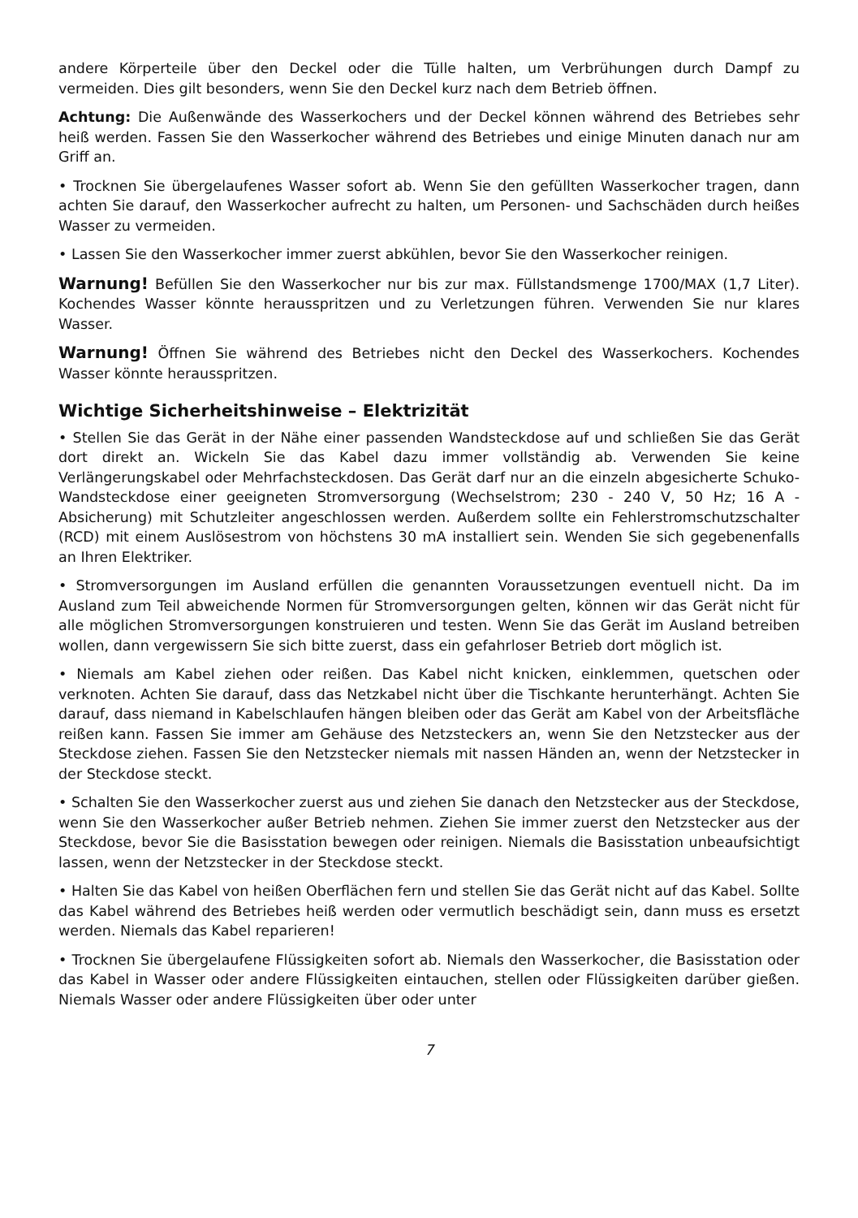andere Körperteile über den Deckel oder die Tülle halten, um Verbrühungen durch Dampf zu vermeiden. Dies gilt besonders, wenn Sie den Deckel kurz nach dem Betrieb öffnen.
Achtung: Die Außenwände des Wasserkochers und der Deckel können während des Betriebes sehr heiß werden. Fassen Sie den Wasserkocher während des Betriebes und einige Minuten danach nur am Griff an.
• Trocknen Sie übergelaufenes Wasser sofort ab. Wenn Sie den gefüllten Wasserkocher tragen, dann achten Sie darauf, den Wasserkocher aufrecht zu halten, um Personen- und Sachschäden durch heißes Wasser zu vermeiden.
• Lassen Sie den Wasserkocher immer zuerst abkühlen, bevor Sie den Wasserkocher reinigen.
Warnung! Befüllen Sie den Wasserkocher nur bis zur max. Füllstandsmenge 1700/MAX (1,7 Liter). Kochendes Wasser könnte heraus­spritzen und zu Verletzungen führen. Verwenden Sie nur klares Wasser.
Warnung! Öffnen Sie während des Betriebes nicht den Deckel des Wasserkochers. Kochendes Wasser könnte herausspritzen.
Wichtige Sicherheitshinweise – Elektrizität
• Stellen Sie das Gerät in der Nähe einer passenden Wandsteckdose auf und schließen Sie das Gerät dort direkt an. Wickeln Sie das Kabel dazu immer vollständig ab. Verwenden Sie keine Verlängerungskabel oder Mehrfachsteckdosen. Das Gerät darf nur an die einzeln abgesicherte Schuko-Wandsteckdose einer geeigneten Stromversorgung (Wechselstrom; 230 - 240 V, 50 Hz; 16 A - Absicherung) mit Schutzleiter angeschlossen werden. Außerdem sollte ein Fehlerstromschutzschalter (RCD) mit einem Auslösestrom von höchstens 30 mA installiert sein. Wenden Sie sich gegebenenfalls an Ihren Elektriker.
• Stromversorgungen im Ausland erfüllen die genannten Voraussetzungen eventuell nicht. Da im Ausland zum Teil abweichende Normen für Stromversorgungen gelten, können wir das Gerät nicht für alle möglichen Stromversorgungen konstruieren und testen. Wenn Sie das Gerät im Ausland betreiben wollen, dann vergewissern Sie sich bitte zuerst, dass ein gefahrloser Betrieb dort möglich ist.
• Niemals am Kabel ziehen oder reißen. Das Kabel nicht knicken, einklemmen, quetschen oder verknoten. Achten Sie darauf, dass das Netzkabel nicht über die Tischkante herunterhängt. Achten Sie darauf, dass niemand in Kabelschlaufen hängen bleiben oder das Gerät am Kabel von der Arbeitsfläche reißen kann. Fassen Sie immer am Gehäuse des Netzsteckers an, wenn Sie den Netzstecker aus der Steckdose ziehen. Fassen Sie den Netzstecker niemals mit nassen Händen an, wenn der Netzstecker in der Steckdose steckt.
• Schalten Sie den Wasserkocher zuerst aus und ziehen Sie danach den Netzstecker aus der Steckdose, wenn Sie den Wasserkocher außer Betrieb nehmen. Ziehen Sie immer zuerst den Netzstecker aus der Steckdose, bevor Sie die Basisstation bewegen oder reinigen. Niemals die Basisstation unbeaufsichtigt lassen, wenn der Netzstecker in der Steckdose steckt.
• Halten Sie das Kabel von heißen Oberflächen fern und stellen Sie das Gerät nicht auf das Kabel. Sollte das Kabel während des Betriebes heiß werden oder vermutlich beschädigt sein, dann muss es ersetzt werden. Niemals das Kabel reparieren!
• Trocknen Sie übergelaufene Flüssigkeiten sofort ab. Niemals den Wasserkocher, die Basisstation oder das Kabel in Wasser oder andere Flüssigkeiten eintauchen, stellen oder Flüssigkeiten darüber gießen. Niemals Wasser oder andere Flüssigkeiten über oder unter
7